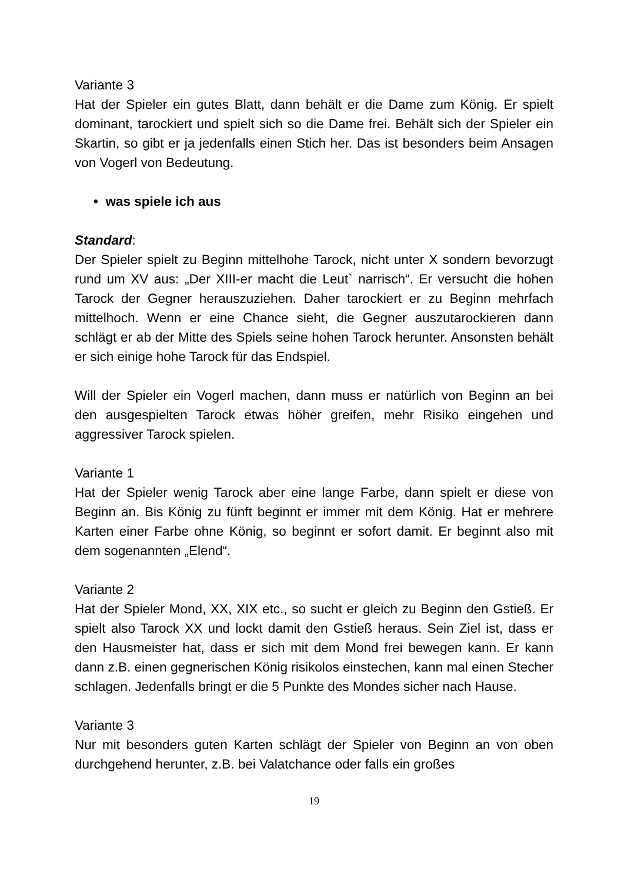Variante 3
Hat der Spieler ein gutes Blatt, dann behält er die Dame zum König. Er spielt dominant, tarockiert und spielt sich so die Dame frei. Behält sich der Spieler ein Skartin, so gibt er ja jedenfalls einen Stich her. Das ist besonders beim Ansagen von Vogerl von Bedeutung.
• was spiele ich aus
Standard:
Der Spieler spielt zu Beginn mittelhohe Tarock, nicht unter X sondern bevorzugt rund um XV aus: „Der XIII-er macht die Leut` narrisch“. Er versucht die hohen Tarock der Gegner herauszuziehen. Daher tarockiert er zu Beginn mehrfach mittelhoch. Wenn er eine Chance sieht, die Gegner auszutarockieren dann schlägt er ab der Mitte des Spiels seine hohen Tarock herunter. Ansonsten behält er sich einige hohe Tarock für das Endspiel.
Will der Spieler ein Vogerl machen, dann muss er natürlich von Beginn an bei den ausgespielten Tarock etwas höher greifen, mehr Risiko eingehen und aggressiver Tarock spielen.
Variante 1
Hat der Spieler wenig Tarock aber eine lange Farbe, dann spielt er diese von Beginn an. Bis König zu fünft beginnt er immer mit dem König. Hat er mehrere Karten einer Farbe ohne König, so beginnt er sofort damit. Er beginnt also mit dem sogenannten „Elend“.
Variante 2
Hat der Spieler Mond, XX, XIX etc., so sucht er gleich zu Beginn den Gstieß. Er spielt also Tarock XX und lockt damit den Gstieß heraus. Sein Ziel ist, dass er den Hausmeister hat, dass er sich mit dem Mond frei bewegen kann. Er kann dann z.B. einen gegnerischen König risikolos einstechen, kann mal einen Stecher schlagen. Jedenfalls bringt er die 5 Punkte des Mondes sicher nach Hause.
Variante 3
Nur mit besonders guten Karten schlägt der Spieler von Beginn an von oben durchgehend herunter, z.B. bei Valatchance oder falls ein großes
19